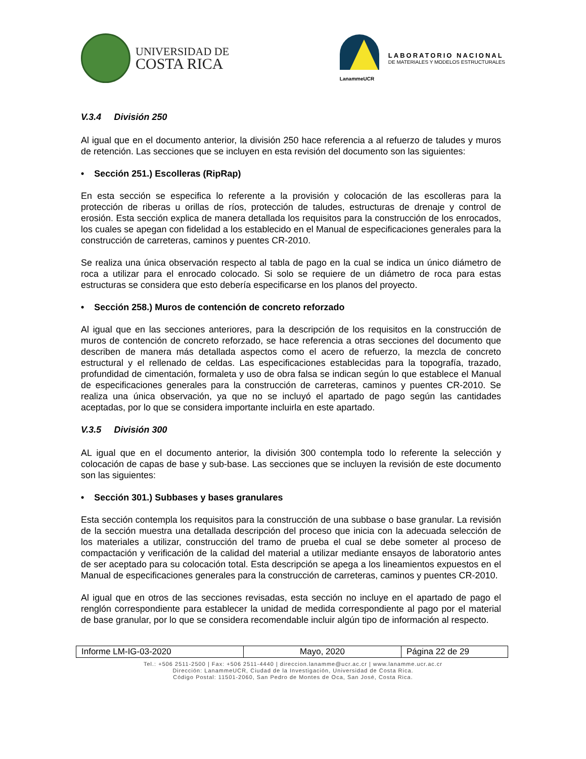UNIVERSIDAD DE
COSTA RICA
LanammeUCR
LABORATORIO NACIONAL
DE MATERIALES Y MODELOS ESTRUCTURALES
V.3.4 División 250
Al igual que en el documento anterior, la división 250 hace referencia a al refuerzo de taludes y muros de retención. Las secciones que se incluyen en esta revisión del documento son las siguientes:
• Sección 251.) Escolleras (RipRap)
En esta sección se especifica lo referente a la provisión y colocación de las escolleras para la protección de riberas u orillas de ríos, protección de taludes, estructuras de drenaje y control de erosión. Esta sección explica de manera detallada los requisitos para la construcción de los enrocados, los cuales se apegan con fidelidad a los establecido en el Manual de especificaciones generales para la construcción de carreteras, caminos y puentes CR-2010.
Se realiza una única observación respecto al tabla de pago en la cual se indica un único diámetro de roca a utilizar para el enrocado colocado. Si solo se requiere de un diámetro de roca para estas estructuras se considera que esto debería especificarse en los planos del proyecto.
• Sección 258.) Muros de contención de concreto reforzado
Al igual que en las secciones anteriores, para la descripción de los requisitos en la construcción de muros de contención de concreto reforzado, se hace referencia a otras secciones del documento que describen de manera más detallada aspectos como el acero de refuerzo, la mezcla de concreto estructural y el rellenado de celdas. Las especificaciones establecidas para la topografía, trazado, profundidad de cimentación, formaleta y uso de obra falsa se indican según lo que establece el Manual de especificaciones generales para la construcción de carreteras, caminos y puentes CR-2010. Se realiza una única observación, ya que no se incluyó el apartado de pago según las cantidades aceptadas, por lo que se considera importante incluirla en este apartado.
V.3.5 División 300
AL igual que en el documento anterior, la división 300 contempla todo lo referente la selección y colocación de capas de base y sub-base. Las secciones que se incluyen la revisión de este documento son las siguientes:
• Sección 301.) Subbases y bases granulares
Esta sección contempla los requisitos para la construcción de una subbase o base granular. La revisión de la sección muestra una detallada descripción del proceso que inicia con la adecuada selección de los materiales a utilizar, construcción del tramo de prueba el cual se debe someter al proceso de compactación y verificación de la calidad del material a utilizar mediante ensayos de laboratorio antes de ser aceptado para su colocación total. Esta descripción se apega a los lineamientos expuestos en el Manual de especificaciones generales para la construcción de carreteras, caminos y puentes CR-2010.
Al igual que en otros de las secciones revisadas, esta sección no incluye en el apartado de pago el renglón correspondiente para establecer la unidad de medida correspondiente al pago por el material de base granular, por lo que se considera recomendable incluir algún tipo de información al respecto.
| Informe LM-IG-03-2020 | Mayo, 2020 | Página 22 de 29 |
Tel.: +506 2511-2500 | Fax: +506 2511-4440 | direccion.lanamme@ucr.ac.cr | www.lanamme.ucr.ac.cr
Dirección: LanammeUCR, Ciudad de la Investigación, Universidad de Costa Rica.
Código Postal: 11501-2060, San Pedro de Montes de Oca, San José, Costa Rica.